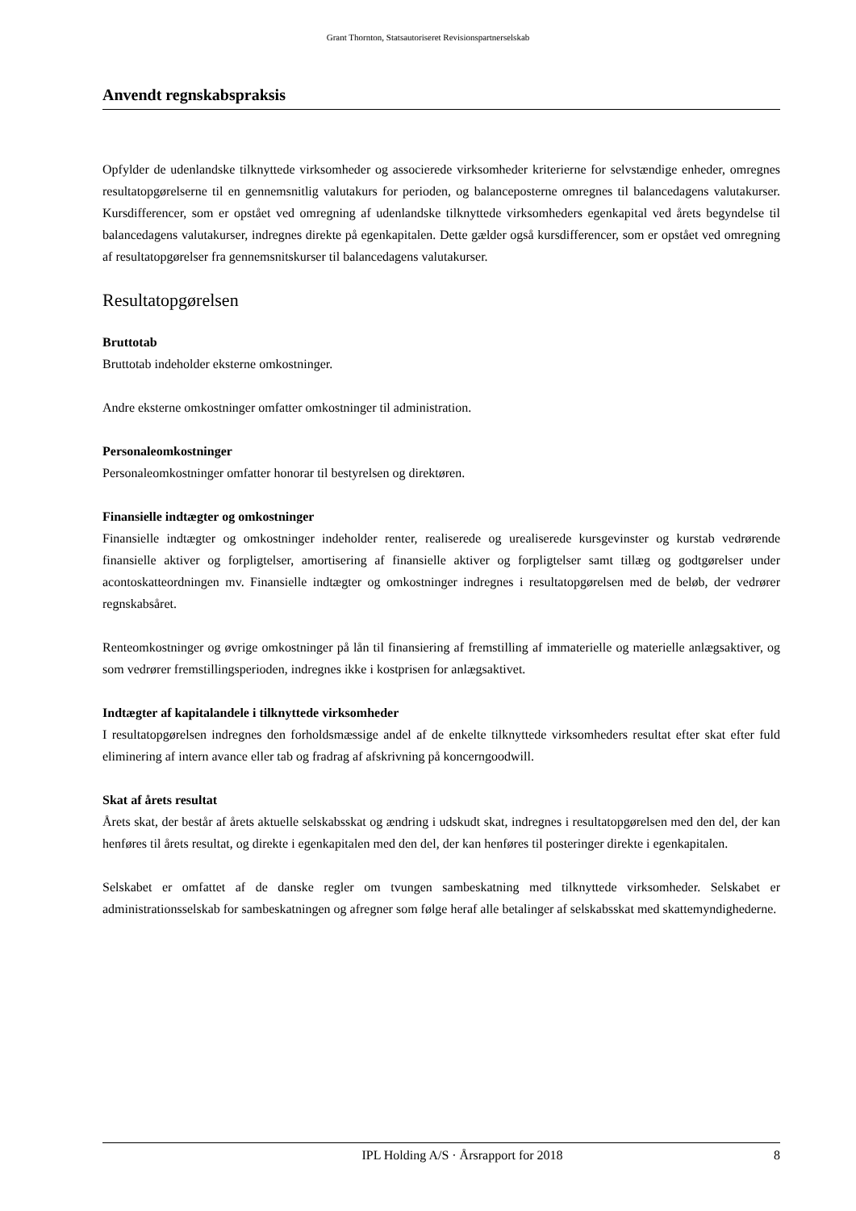Grant Thornton, Statsautoriseret Revisionspartnerselskab
Anvendt regnskabspraksis
Opfylder de udenlandske tilknyttede virksomheder og associerede virksomheder kriterierne for selvstændige enheder, omregnes resultatopgørelserne til en gennemsnitlig valutakurs for perioden, og balanceposterne omregnes til balancedagens valutakurser. Kursdifferencer, som er opstået ved omregning af udenlandske tilknyttede virksomheders egenkapital ved årets begyndelse til balancedagens valutakurser, indregnes direkte på egenkapitalen. Dette gælder også kursdifferencer, som er opstået ved omregning af resultatopgørelser fra gennemsnitskurser til balancedagens valutakurser.
Resultatopgørelsen
Bruttotab
Bruttotab indeholder eksterne omkostninger.
Andre eksterne omkostninger omfatter omkostninger til administration.
Personaleomkostninger
Personaleomkostninger omfatter honorar til bestyrelsen og direktøren.
Finansielle indtægter og omkostninger
Finansielle indtægter og omkostninger indeholder renter, realiserede og urealiserede kursgevinster og kurstab vedrørende finansielle aktiver og forpligtelser, amortisering af finansielle aktiver og forpligtelser samt tillæg og godtgørelser under acontoskatteordningen mv. Finansielle indtægter og omkostninger indregnes i resultatopgørelsen med de beløb, der vedrører regnskabsåret.
Renteomkostninger og øvrige omkostninger på lån til finansiering af fremstilling af immaterielle og materielle anlægsaktiver, og som vedrører fremstillingsperioden, indregnes ikke i kostprisen for anlægsaktivet.
Indtægter af kapitalandele i tilknyttede virksomheder
I resultatopgørelsen indregnes den forholdsmæssige andel af de enkelte tilknyttede virksomheders resultat efter skat efter fuld eliminering af intern avance eller tab og fradrag af afskrivning på koncerngoodwill.
Skat af årets resultat
Årets skat, der består af årets aktuelle selskabsskat og ændring i udskudt skat, indregnes i resultatopgørelsen med den del, der kan henføres til årets resultat, og direkte i egenkapitalen med den del, der kan henføres til posteringer direkte i egenkapitalen.
Selskabet er omfattet af de danske regler om tvungen sambeskatning med tilknyttede virksomheder. Selskabet er administrationsselskab for sambeskatningen og afregner som følge heraf alle betalinger af selskabsskat med skattemyndighederne.
IPL Holding A/S · Årsrapport for 2018 8